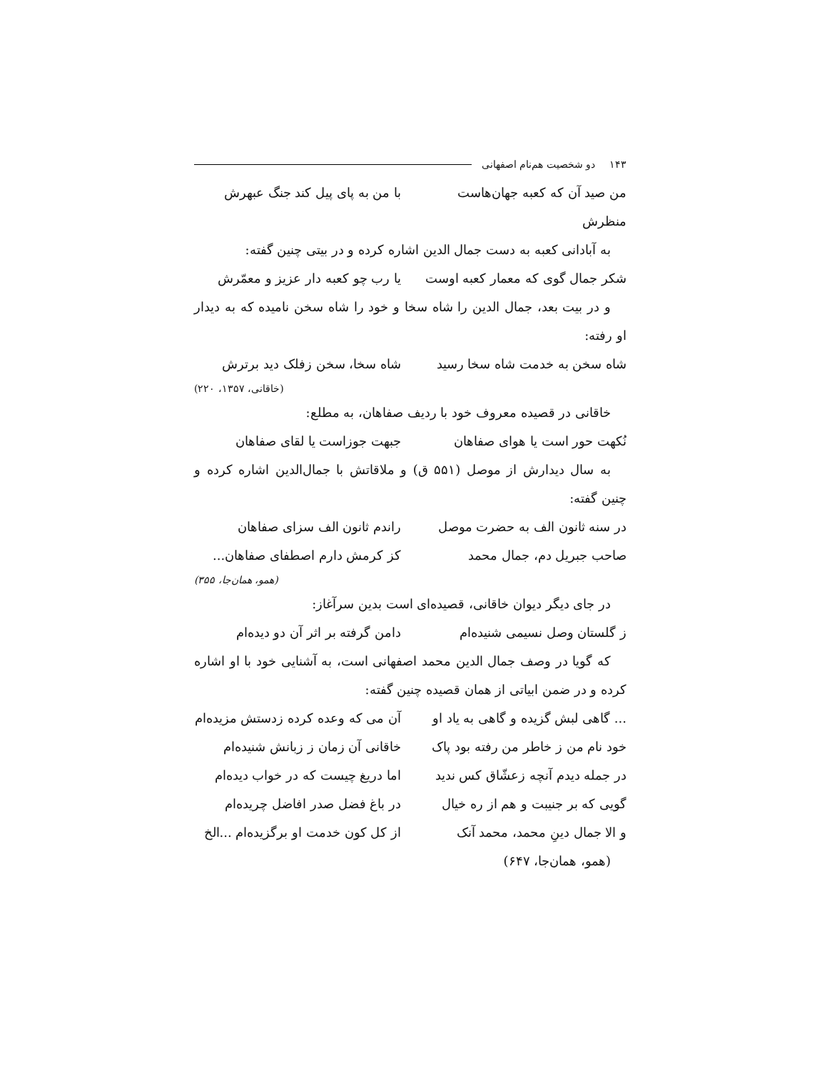۱۴۳ دو شخصیت هم‌نام اصفهانی
من صید آن که کعبه جهان‌هاست منظرش با من به پای پیل کند جنگ عبهرش
به آبادانی کعبه به دست جمال الدین اشاره کرده و در بیتی چنین گفته:
شکر جمال گوی که معمار کعبه اوست یا رب چو کعبه دار عزیز و معمّرش
و در بیت بعد، جمال الدین را شاه سخا و خود را شاه سخن نامیده که به دیدار او رفته:
شاه سخن به خدمت شاه سخا رسید شاه سخا، سخن زفلک دید برترش
(خاقانی، ۱۳۵۷، ۲۲۰)
خاقانی در قصیده معروف خود با ردیف صفاهان، به مطلع:
نُکهت حور است یا هوای صفاهان جبهت جوزاست یا لقای صفاهان
به سال دیدارش از موصل (۵۵۱ ق) و ملاقاتش با جمال‌الدین اشاره کرده و چنین گفته:
در سنه ثانون الف به حضرت موصل راندم ثانون الف سزای صفاهان
صاحب جبریل دم، جمال محمد کز کرمش دارم اصطفای صفاهان...
(همو، همان‌جا، ۳۵۵)
در جای دیگر دیوان خاقانی، قصیده‌ای است بدین سرآغاز:
ز گلستان وصل نسیمی شنیده‌ام دامن گرفته بر اثر آن دو دیده‌ام
که گویا در وصف جمال الدین محمد اصفهانی است، به آشنایی خود با او اشاره کرده و در ضمن ابیاتی از همان قصیده چنین گفته:
... گاهی لبش گزیده و گاهی به یاد او آن می که وعده کرده زدستش مزیده‌ام
خود نام من ز خاطر من رفته بود پاک خاقانی آن زمان ز زبانش شنیده‌ام
در جمله دیدم آنچه زعشّاق کس ندید اما دریغ چیست که در خواب دیده‌ام
گویی که بر جنیبت و هم از ره خیال در باغ فضل صدر افاضل چریده‌ام
و الا جمال دینِ محمد، محمد آنک از کل کون خدمت او برگزیده‌ام ...الخ
(همو، همان‌جا، ۶۴۷)